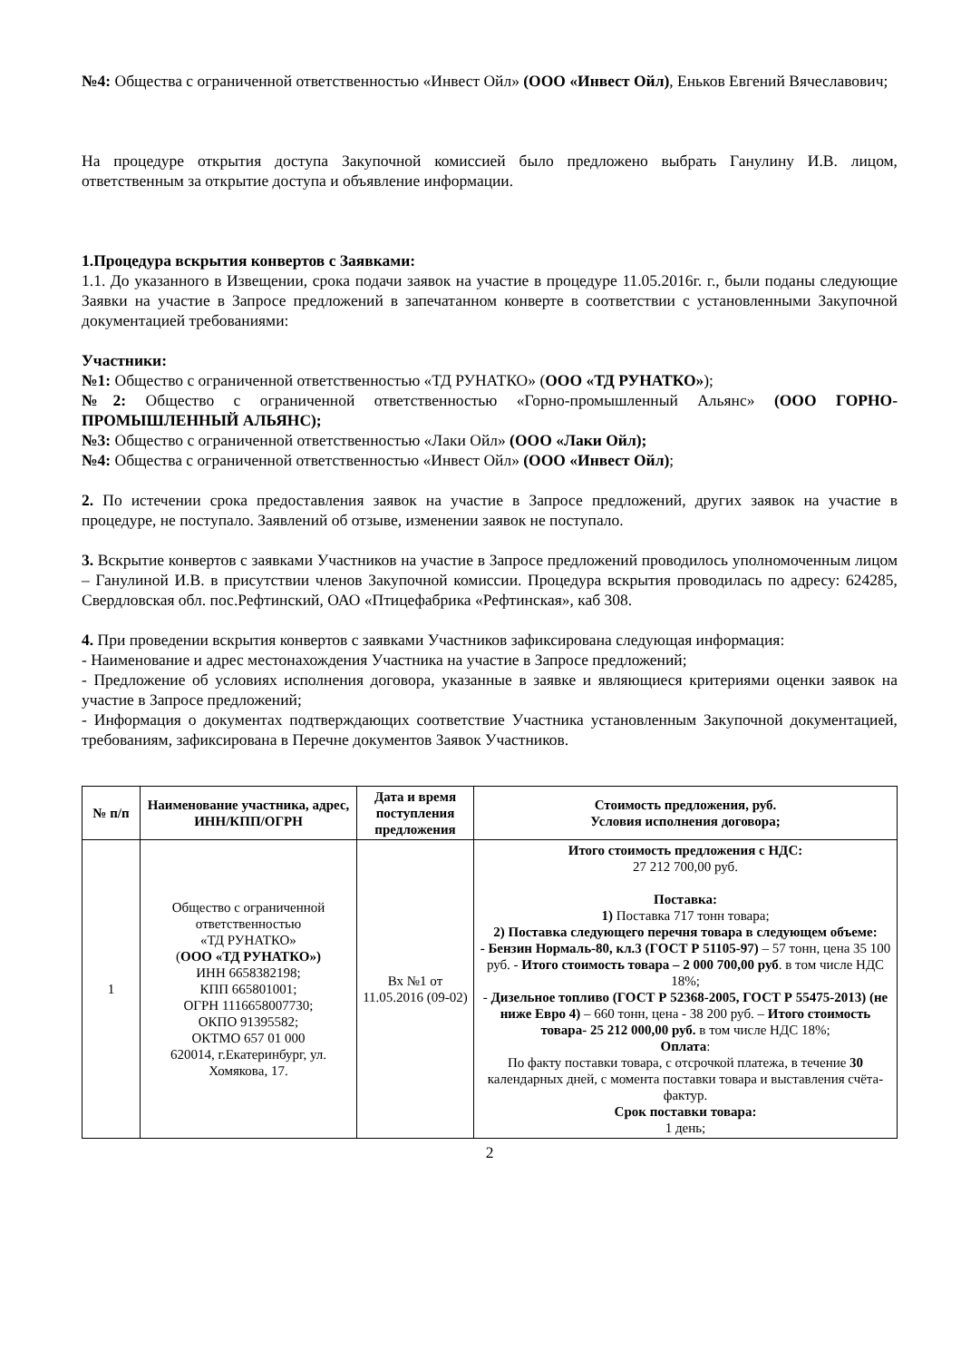№4: Общества с ограниченной ответственностью «Инвест Ойл» (ООО «Инвест Ойл), Еньков Евгений Вячеславович;
На процедуре открытия доступа Закупочной комиссией было предложено выбрать Ганулину И.В. лицом, ответственным за открытие доступа и объявление информации.
1.Процедура вскрытия конвертов с Заявками:
1.1. До указанного в Извещении, срока подачи заявок на участие в процедуре 11.05.2016г. г., были поданы следующие Заявки на участие в Запросе предложений в запечатанном конверте в соответствии с установленными Закупочной документацией требованиями:
Участники:
№1: Общество с ограниченной ответственностью «ТД РУНАТКО» (ООО «ТД РУНАТКО»);
№2: Общество с ограниченной ответственностью «Горно-промышленный Альянс» (ООО ГОРНО-ПРОМЫШЛЕННЫЙ АЛЬЯНС);
№3: Общество с ограниченной ответственностью «Лаки Ойл» (ООО «Лаки Ойл);
№4: Общества с ограниченной ответственностью «Инвест Ойл» (ООО «Инвест Ойл);
2. По истечении срока предоставления заявок на участие в Запросе предложений, других заявок на участие в процедуре, не поступало. Заявлений об отзыве, изменении заявок не поступало.
3. Вскрытие конвертов с заявками Участников на участие в Запросе предложений проводилось уполномоченным лицом – Ганулиной И.В. в присутствии членов Закупочной комиссии. Процедура вскрытия проводилась по адресу: 624285, Свердловская обл. пос.Рефтинский, ОАО «Птицефабрика «Рефтинская», каб 308.
4. При проведении вскрытия конвертов с заявками Участников зафиксирована следующая информация:
- Наименование и адрес местонахождения Участника на участие в Запросе предложений;
- Предложение об условиях исполнения договора, указанные в заявке и являющиеся критериями оценки заявок на участие в Запросе предложений;
- Информация о документах подтверждающих соответствие Участника установленным Закупочной документацией, требованиям, зафиксирована в Перечне документов Заявок Участников.
| № п/п | Наименование участника, адрес, ИНН/КПП/ОГРН | Дата и время поступления предложения | Стоимость предложения, руб. Условия исполнения договора; |
| --- | --- | --- | --- |
| 1 | Общество с ограниченной ответственностью «ТД РУНАТКО» ( ООО «ТД РУНАТКО») ИНН 6658382198; КПП 665801001; ОГРН 1116658007730; ОКПО 91395582; ОКТМО 657 01 000 620014, г.Екатеринбург, ул. Хомякова, 17. | Вх №1 от 11.05.2016 (09-02) | Итого стоимость предложения с НДС: 27 212 700,00 руб. Поставка: 1) Поставка 717 тонн товара; 2) Поставка следующего перечня товара в следующем объеме: - Бензин Нормаль-80, кл.3 (ГОСТ Р 51105-97) – 57 тонн, цена 35 100 руб. - Итого стоимость товара – 2 000 700,00 руб . в том числе НДС 18%; - Дизельное топливо (ГОСТ Р 52368-2005, ГОСТ Р 55475-2013) (не ниже Евро 4) – 660 тонн, цена - 38 200 руб. – Итого стоимость товара- 25 212 000,00 руб. в том числе НДС 18%; Оплата : По факту поставки товара, с отсрочкой платежа, в течение 30 календарных дней, с момента поставки товара и выставления счёта-фактур. Срок поставки товара: 1 день; |
2